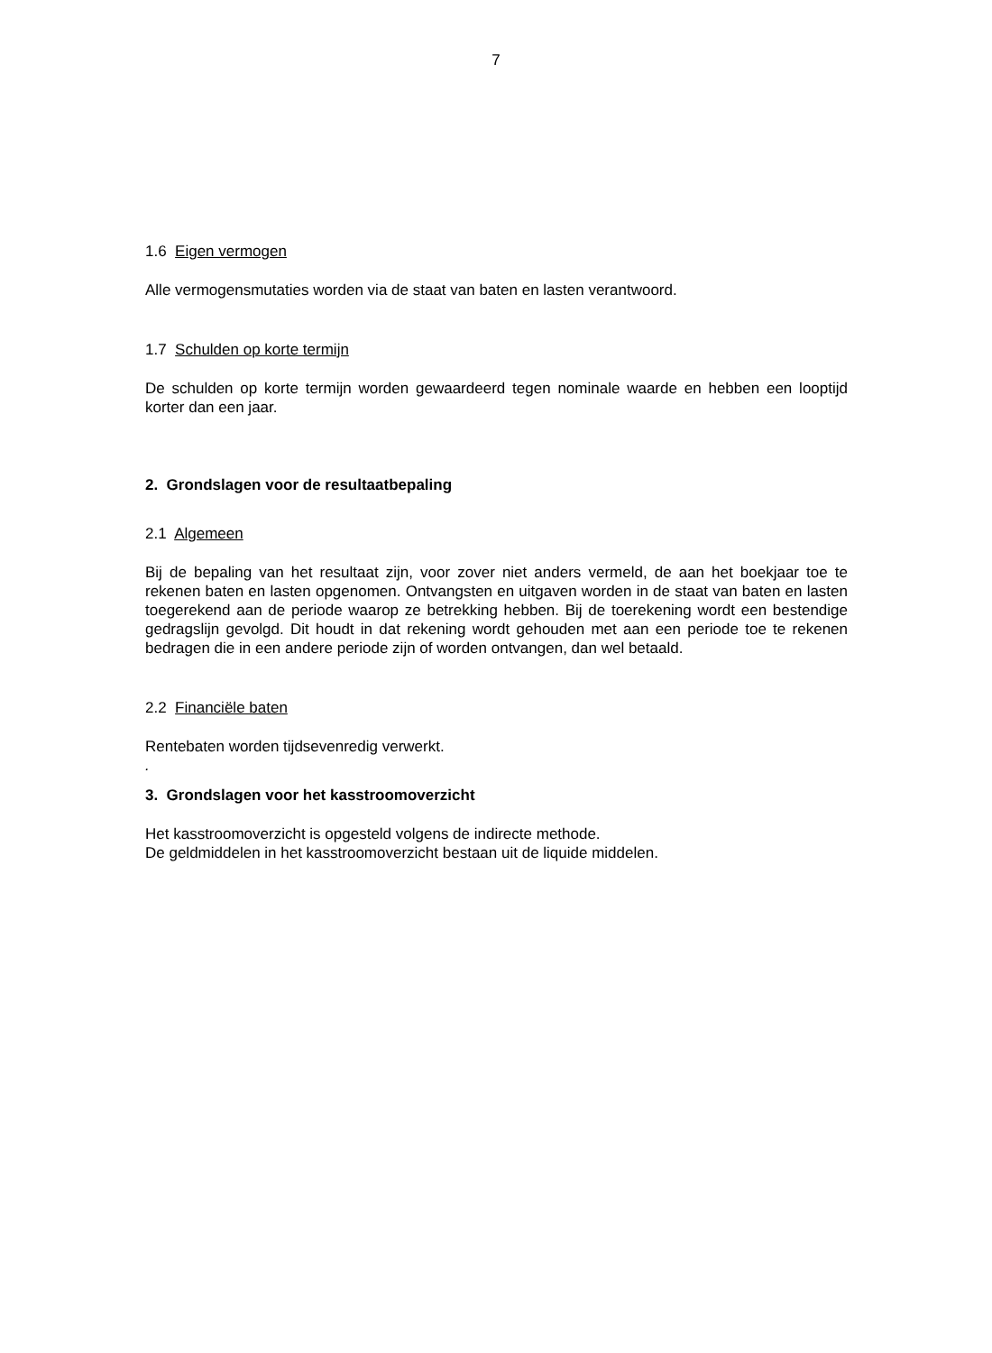7
1.6 Eigen vermogen
Alle vermogensmutaties worden via de staat van baten en lasten verantwoord.
1.7 Schulden op korte termijn
De schulden op korte termijn worden gewaardeerd tegen nominale waarde en hebben een looptijd korter dan een jaar.
2. Grondslagen voor de resultaatbepaling
2.1 Algemeen
Bij de bepaling van het resultaat zijn, voor zover niet anders vermeld, de aan het boekjaar toe te rekenen baten en lasten opgenomen. Ontvangsten en uitgaven worden in de staat van baten en lasten toegerekend aan de periode waarop ze betrekking hebben. Bij de toerekening wordt een bestendige gedragslijn gevolgd. Dit houdt in dat rekening wordt gehouden met aan een periode toe te rekenen bedragen die in een andere periode zijn of worden ontvangen, dan wel betaald.
2.2 Financiële baten
Rentebaten worden tijdsevenredig verwerkt.
.
3. Grondslagen voor het kasstroomoverzicht
Het kasstroomoverzicht is opgesteld volgens de indirecte methode.
De geldmiddelen in het kasstroomoverzicht bestaan uit de liquide middelen.